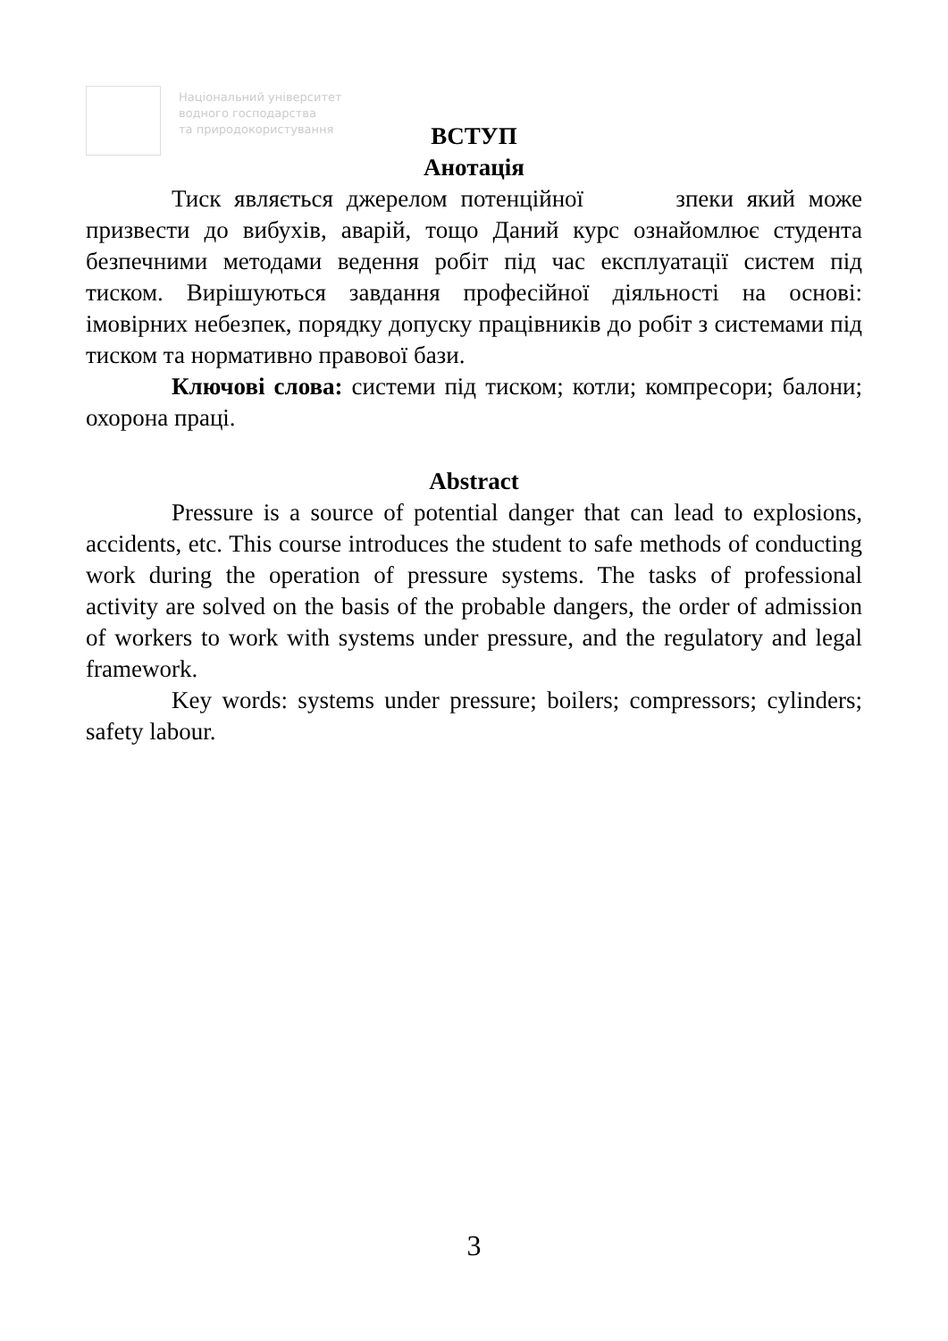Національний університет
водного господарства
та природокористування
ВСТУП
Анотація
Тиск являється джерелом потенційної зпеки який може призвести до вибухів, аварій, тощо Даний курс ознайомлює студента безпечними методами ведення робіт під час експлуатації систем під тиском. Вирішуються завдання професійної діяльності на основі: імовірних небезпек, порядку допуску працівників до робіт з системами під тиском та нормативно правової бази.
Ключові слова: системи під тиском; котли; компресори; балони; охорона праці.
Abstract
Pressure is a source of potential danger that can lead to explosions, accidents, etc. This course introduces the student to safe methods of conducting work during the operation of pressure systems. The tasks of professional activity are solved on the basis of the probable dangers, the order of admission of workers to work with systems under pressure, and the regulatory and legal framework.
Key words: systems under pressure; boilers; compressors; cylinders; safety labour.
3